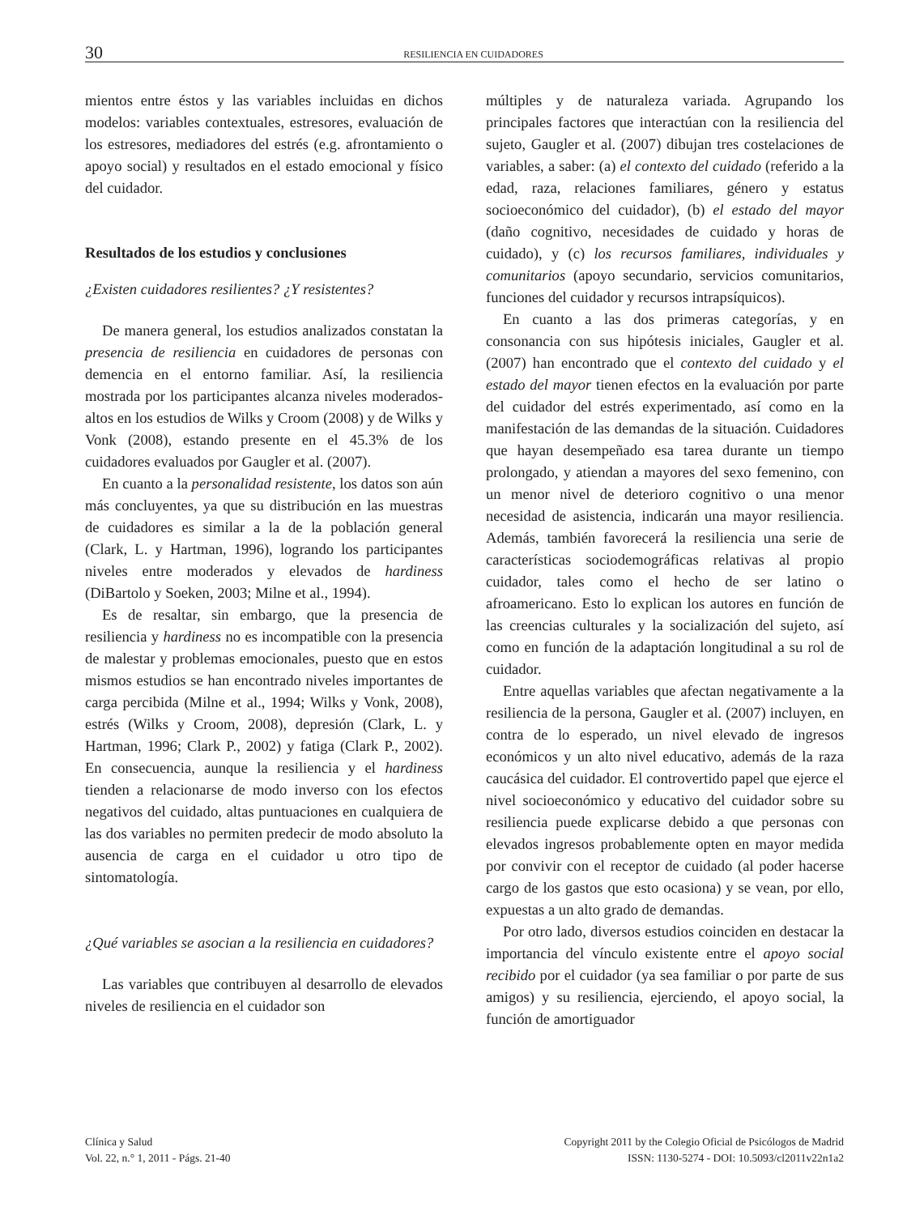30
RESILIENCIA EN CUIDADORES
mientos entre éstos y las variables incluidas en dichos modelos: variables contextuales, estresores, evaluación de los estresores, mediadores del estrés (e.g. afrontamiento o apoyo social) y resultados en el estado emocional y físico del cuidador.
Resultados de los estudios y conclusiones
¿Existen cuidadores resilientes? ¿Y resistentes?
De manera general, los estudios analizados constatan la presencia de resiliencia en cuidadores de personas con demencia en el entorno familiar. Así, la resiliencia mostrada por los participantes alcanza niveles moderados-altos en los estudios de Wilks y Croom (2008) y de Wilks y Vonk (2008), estando presente en el 45.3% de los cuidadores evaluados por Gaugler et al. (2007).
En cuanto a la personalidad resistente, los datos son aún más concluyentes, ya que su distribución en las muestras de cuidadores es similar a la de la población general (Clark, L. y Hartman, 1996), logrando los participantes niveles entre moderados y elevados de hardiness (DiBartolo y Soeken, 2003; Milne et al., 1994).
Es de resaltar, sin embargo, que la presencia de resiliencia y hardiness no es incompatible con la presencia de malestar y problemas emocionales, puesto que en estos mismos estudios se han encontrado niveles importantes de carga percibida (Milne et al., 1994; Wilks y Vonk, 2008), estrés (Wilks y Croom, 2008), depresión (Clark, L. y Hartman, 1996; Clark P., 2002) y fatiga (Clark P., 2002). En consecuencia, aunque la resiliencia y el hardiness tienden a relacionarse de modo inverso con los efectos negativos del cuidado, altas puntuaciones en cualquiera de las dos variables no permiten predecir de modo absoluto la ausencia de carga en el cuidador u otro tipo de sintomatología.
¿Qué variables se asocian a la resiliencia en cuidadores?
Las variables que contribuyen al desarrollo de elevados niveles de resiliencia en el cuidador son
múltiples y de naturaleza variada. Agrupando los principales factores que interactúan con la resiliencia del sujeto, Gaugler et al. (2007) dibujan tres costelaciones de variables, a saber: (a) el contexto del cuidado (referido a la edad, raza, relaciones familiares, género y estatus socioeconómico del cuidador), (b) el estado del mayor (daño cognitivo, necesidades de cuidado y horas de cuidado), y (c) los recursos familiares, individuales y comunitarios (apoyo secundario, servicios comunitarios, funciones del cuidador y recursos intrapsíquicos).
En cuanto a las dos primeras categorías, y en consonancia con sus hipótesis iniciales, Gaugler et al. (2007) han encontrado que el contexto del cuidado y el estado del mayor tienen efectos en la evaluación por parte del cuidador del estrés experimentado, así como en la manifestación de las demandas de la situación. Cuidadores que hayan desempeñado esa tarea durante un tiempo prolongado, y atiendan a mayores del sexo femenino, con un menor nivel de deterioro cognitivo o una menor necesidad de asistencia, indicarán una mayor resiliencia. Además, también favorecerá la resiliencia una serie de características sociodemográficas relativas al propio cuidador, tales como el hecho de ser latino o afroamericano. Esto lo explican los autores en función de las creencias culturales y la socialización del sujeto, así como en función de la adaptación longitudinal a su rol de cuidador.
Entre aquellas variables que afectan negativamente a la resiliencia de la persona, Gaugler et al. (2007) incluyen, en contra de lo esperado, un nivel elevado de ingresos económicos y un alto nivel educativo, además de la raza caucásica del cuidador. El controvertido papel que ejerce el nivel socioeconómico y educativo del cuidador sobre su resiliencia puede explicarse debido a que personas con elevados ingresos probablemente opten en mayor medida por convivir con el receptor de cuidado (al poder hacerse cargo de los gastos que esto ocasiona) y se vean, por ello, expuestas a un alto grado de demandas.
Por otro lado, diversos estudios coinciden en destacar la importancia del vínculo existente entre el apoyo social recibido por el cuidador (ya sea familiar o por parte de sus amigos) y su resiliencia, ejerciendo, el apoyo social, la función de amortiguador
Clínica y Salud
Vol. 22, n.° 1, 2011 - Págs. 21-40
Copyright 2011 by the Colegio Oficial de Psicólogos de Madrid
ISSN: 1130-5274 - DOI: 10.5093/cl2011v22n1a2